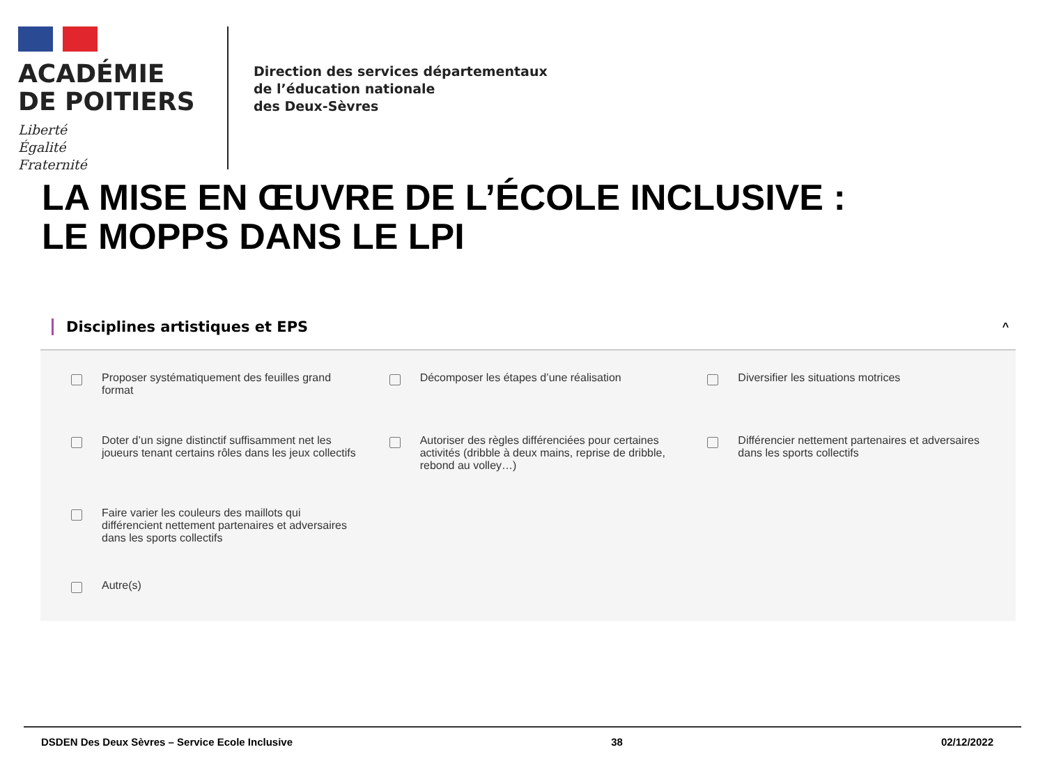ACADÉMIE
DE POITIERS
Liberté
Égalité
Fraternité
Direction des services départementaux
de l’éducation nationale
des Deux-Sèvres
LA MISE EN ŒUVRE DE L’ÉCOLE INCLUSIVE :
LE MOPPS DANS LE LPI
Disciplines artistiques et EPS ^
Proposer systématiquement des feuilles grand format
Décomposer les étapes d’une réalisation
Diversifier les situations motrices
Doter d’un signe distinctif suffisamment net les joueurs tenant certains rôles dans les jeux collectifs
Autoriser des règles différenciées pour certaines activités (dribble à deux mains, reprise de dribble, rebond au volley…)
Différencier nettement partenaires et adversaires dans les sports collectifs
Faire varier les couleurs des maillots qui différencient nettement partenaires et adversaires dans les sports collectifs
Autre(s)
DSDEN Des Deux Sèvres – Service Ecole Inclusive 38 02/12/2022